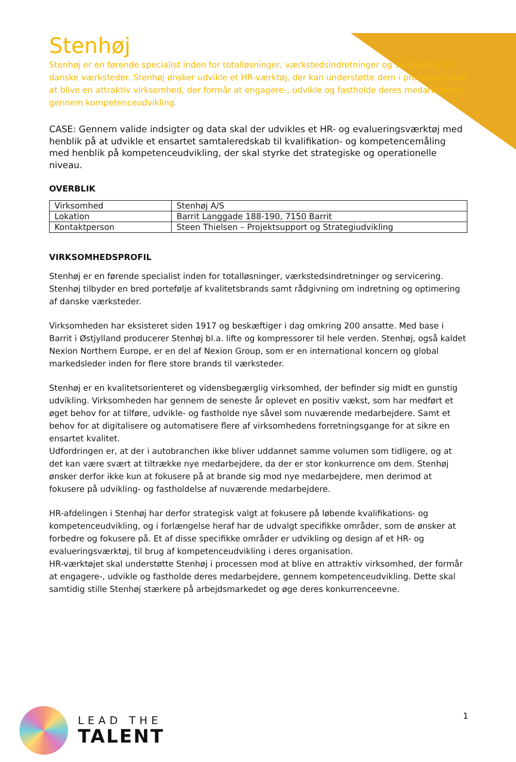Stenhøj
Stenhøj er en førende specialist inden for totalløsninger, værkstedsindretninger og servicering til danske værksteder. Stenhøj ønsker udvikle et HR-værktøj, der kan understøtte dem i processen mod at blive en attraktiv virksomhed, der formår at engagere-, udvikle og fastholde deres medarbejdere gennem kompetenceudvikling.
CASE: Gennem valide indsigter og data skal der udvikles et HR- og evalueringsværktøj med henblik på at udvikle et ensartet samtaleredskab til kvalifikation- og kompetencemåling med henblik på kompetenceudvikling, der skal styrke det strategiske og operationelle niveau.
OVERBLIK
| Virksomhed | Stenhøj A/S |
| Lokation | Barrit Langgade 188-190, 7150 Barrit |
| Kontaktperson | Steen Thielsen – Projektsupport og Strategiudvikling |
VIRKSOMHEDSPROFIL
Stenhøj er en førende specialist inden for totalløsninger, værkstedsindretninger og servicering. Stenhøj tilbyder en bred portefølje af kvalitetsbrands samt rådgivning om indretning og optimering af danske værksteder.
Virksomheden har eksisteret siden 1917 og beskæftiger i dag omkring 200 ansatte. Med base i Barrit i Østjylland producerer Stenhøj bl.a. lifte og kompressorer til hele verden. Stenhøj, også kaldet Nexion Northern Europe, er en del af Nexion Group, som er en international koncern og global markedsleder inden for flere store brands til værksteder.
Stenhøj er en kvalitetsorienteret og vidensbegærglig virksomhed, der befinder sig midt en gunstig udvikling. Virksomheden har gennem de seneste år oplevet en positiv vækst, som har medført et øget behov for at tilføre, udvikle- og fastholde nye såvel som nuværende medarbejdere. Samt et behov for at digitalisere og automatisere flere af virksomhedens forretningsgange for at sikre en ensartet kvalitet.
Udfordringen er, at der i autobranchen ikke bliver uddannet samme volumen som tidligere, og at det kan være svært at tiltrække nye medarbejdere, da der er stor konkurrence om dem. Stenhøj ønsker derfor ikke kun at fokusere på at brande sig mod nye medarbejdere, men derimod at fokusere på udvikling- og fastholdelse af nuværende medarbejdere.
HR-afdelingen i Stenhøj har derfor strategisk valgt at fokusere på løbende kvalifikations- og kompetenceudvikling, og i forlængelse heraf har de udvalgt specifikke områder, som de ønsker at forbedre og fokusere på. Et af disse specifikke områder er udvikling og design af et HR- og evalueringsværktøj, til brug af kompetenceudvikling i deres organisation.
HR-værktøjet skal understøtte Stenhøj i processen mod at blive en attraktiv virksomhed, der formår at engagere-, udvikle og fastholde deres medarbejdere, gennem kompetenceudvikling. Dette skal samtidig stille Stenhøj stærkere på arbejdsmarkedet og øge deres konkurrenceevne.
LEAD THE
TALENT
1